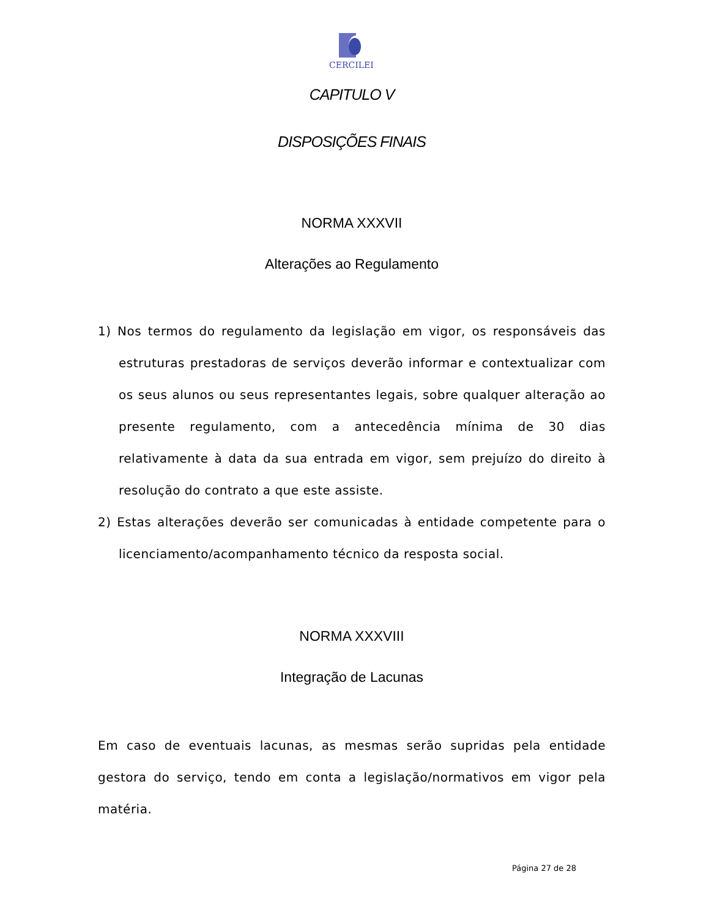CERCILEI
CAPITULO V
DISPOSIÇÕES FINAIS
NORMA XXXVII
Alterações ao Regulamento
1) Nos termos do regulamento da legislação em vigor, os responsáveis das estruturas prestadoras de serviços deverão informar e contextualizar com os seus alunos ou seus representantes legais, sobre qualquer alteração ao presente regulamento, com a antecedência mínima de 30 dias relativamente à data da sua entrada em vigor, sem prejuízo do direito à resolução do contrato a que este assiste.
2) Estas alterações deverão ser comunicadas à entidade competente para o licenciamento/acompanhamento técnico da resposta social.
NORMA XXXVIII
Integração de Lacunas
Em caso de eventuais lacunas, as mesmas serão supridas pela entidade gestora do serviço, tendo em conta a legislação/normativos em vigor pela matéria.
Página 27 de 28